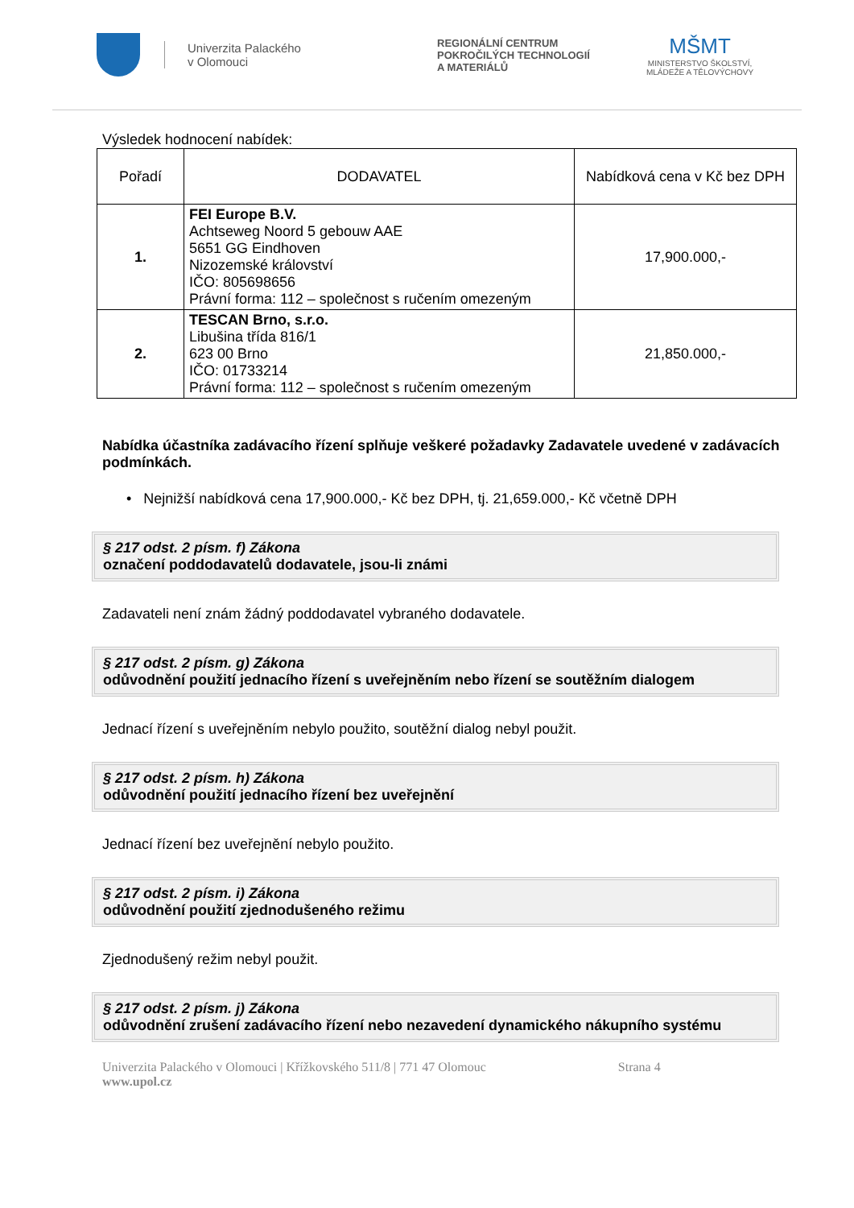Univerzita Palackého
v Olomouci
REGIONÁLNÍ CENTRUM
POKROČILÝCH TECHNOLOGIÍ
A MATERIÁLŮ
MŠMT
MINISTERSTVO ŠKOLSTVÍ,
MLÁDEŽE A TĚLOVÝCHOVY
Výsledek hodnocení nabídek:
| Pořadí | DODAVATEL | Nabídková cena v Kč bez DPH |
| --- | --- | --- |
| 1. | FEI Europe B.V. Achtseweg Noord 5 gebouw AAE 5651 GG Eindhoven Nizozemské království IČO: 805698656 Právní forma: 112 – společnost s ručením omezeným | 17,900.000,- |
| 2. | TESCAN Brno, s.r.o. Libušina třída 816/1 623 00 Brno IČO: 01733214 Právní forma: 112 – společnost s ručením omezeným | 21,850.000,- |
Nabídka účastníka zadávacího řízení splňuje veškeré požadavky Zadavatele uvedené v zadávacích podmínkách.
• Nejnižší nabídková cena 17,900.000,- Kč bez DPH, tj. 21,659.000,- Kč včetně DPH
§ 217 odst. 2 písm. f) Zákona
označení poddodavatelů dodavatele, jsou-li známi
Zadavateli není znám žádný poddodavatel vybraného dodavatele.
§ 217 odst. 2 písm. g) Zákona
odůvodnění použití jednacího řízení s uveřejněním nebo řízení se soutěžním dialogem
Jednací řízení s uveřejněním nebylo použito, soutěžní dialog nebyl použit.
§ 217 odst. 2 písm. h) Zákona
odůvodnění použití jednacího řízení bez uveřejnění
Jednací řízení bez uveřejnění nebylo použito.
§ 217 odst. 2 písm. i) Zákona
odůvodnění použití zjednodušeného režimu
Zjednodušený režim nebyl použit.
§ 217 odst. 2 písm. j) Zákona
odůvodnění zrušení zadávacího řízení nebo nezavedení dynamického nákupního systému
Univerzita Palackého v Olomouci | Křížkovského 511/8 | 771 47 Olomouc Strana 4
www.upol.cz